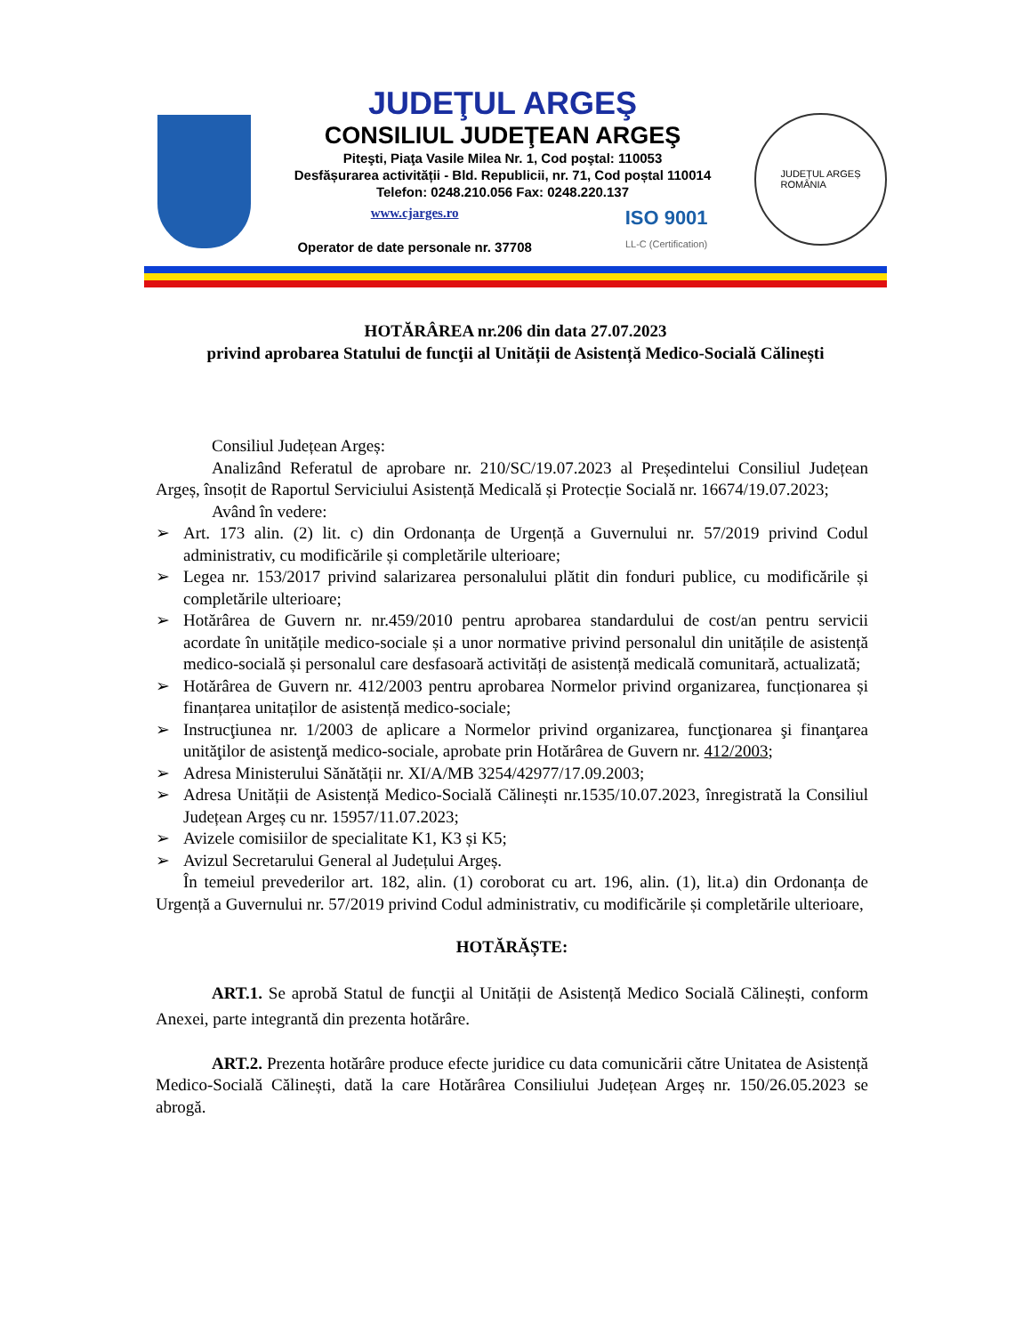JUDEŢUL ARGEŞ
CONSILIUL JUDEŢEAN ARGEŞ
Piteşti, Piaţa Vasile Milea Nr. 1, Cod poştal: 110053
Desfășurarea activității - Bld. Republicii, nr. 71, Cod poștal 110014
Telefon: 0248.210.056 Fax: 0248.220.137
www.cjarges.ro
Operator de date personale nr. 37708
ISO 9001
LL-C (Certification)
JUDEȚUL ARGEȘ
ROMÂNIA
HOTĂRÂREA nr.206 din data 27.07.2023
privind aprobarea Statului de funcţii al Unității de Asistență Medico-Socială Călinești
Consiliul Județean Argeș:
Analizând Referatul de aprobare nr. 210/SC/19.07.2023 al Președintelui Consiliul Județean Argeș, însoțit de Raportul Serviciului Asistență Medicală și Protecție Socială nr. 16674/19.07.2023;
Având în vedere:
➢ Art. 173 alin. (2) lit. c) din Ordonanța de Urgență a Guvernului nr. 57/2019 privind Codul administrativ, cu modificările și completările ulterioare;
➢ Legea nr. 153/2017 privind salarizarea personalului plătit din fonduri publice, cu modificările și completările ulterioare;
➢ Hotărârea de Guvern nr. nr.459/2010 pentru aprobarea standardului de cost/an pentru servicii acordate în unitățile medico-sociale și a unor normative privind personalul din unitățile de asistență medico-socială și personalul care desfasoară activități de asistență medicală comunitară, actualizată;
➢ Hotărârea de Guvern nr. 412/2003 pentru aprobarea Normelor privind organizarea, funcționarea și finanțarea unitaților de asistență medico-sociale;
➢ Instrucţiunea nr. 1/2003 de aplicare a Normelor privind organizarea, funcţionarea şi finanţarea unităţilor de asistenţă medico-sociale, aprobate prin Hotărârea de Guvern nr. 412/2003;
➢ Adresa Ministerului Sănătății nr. XI/A/MB 3254/42977/17.09.2003;
➢ Adresa Unității de Asistență Medico-Socială Călinești nr.1535/10.07.2023, înregistrată la Consiliul Județean Argeș cu nr. 15957/11.07.2023;
➢ Avizele comisiilor de specialitate K1, K3 și K5;
➢ Avizul Secretarului General al Județului Argeș.
În temeiul prevederilor art. 182, alin. (1) coroborat cu art. 196, alin. (1), lit.a) din Ordonanța de Urgență a Guvernului nr. 57/2019 privind Codul administrativ, cu modificările și completările ulterioare,
HOTĂRĂȘTE:
ART.1. Se aprobă Statul de funcţii al Unității de Asistență Medico Socială Călinești, conform Anexei, parte integrantă din prezenta hotărâre.
ART.2. Prezenta hotărâre produce efecte juridice cu data comunicării către Unitatea de Asistență Medico-Socială Călinești, dată la care Hotărârea Consiliului Județean Argeș nr. 150/26.05.2023 se abrogă.